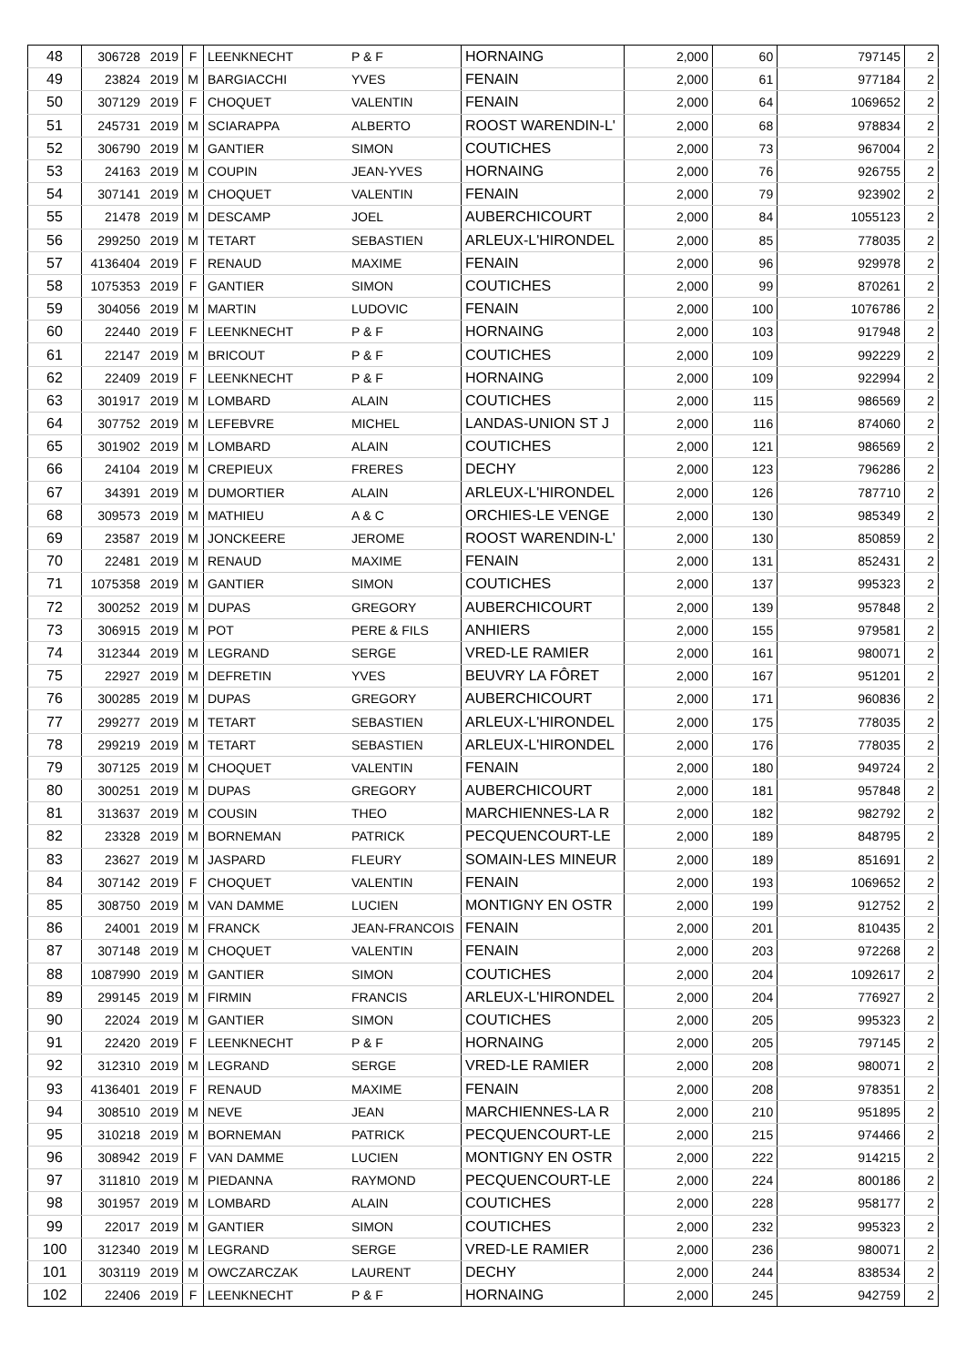| 48 | 306728 | 2019 | F | LEENKNECHT | P & F | HORNAING | 2,000 | 60 | 797145 | 2 |
| 49 | 23824 | 2019 | M | BARGIACCHI | YVES | FENAIN | 2,000 | 61 | 977184 | 2 |
| 50 | 307129 | 2019 | F | CHOQUET | VALENTIN | FENAIN | 2,000 | 64 | 1069652 | 2 |
| 51 | 245731 | 2019 | M | SCIARAPPA | ALBERTO | ROOST WARENDIN-L' | 2,000 | 68 | 978834 | 2 |
| 52 | 306790 | 2019 | M | GANTIER | SIMON | COUTICHES | 2,000 | 73 | 967004 | 2 |
| 53 | 24163 | 2019 | M | COUPIN | JEAN-YVES | HORNAING | 2,000 | 76 | 926755 | 2 |
| 54 | 307141 | 2019 | M | CHOQUET | VALENTIN | FENAIN | 2,000 | 79 | 923902 | 2 |
| 55 | 21478 | 2019 | M | DESCAMP | JOEL | AUBERCHICOURT | 2,000 | 84 | 1055123 | 2 |
| 56 | 299250 | 2019 | M | TETART | SEBASTIEN | ARLEUX-L'HIRONDEL | 2,000 | 85 | 778035 | 2 |
| 57 | 4136404 | 2019 | F | RENAUD | MAXIME | FENAIN | 2,000 | 96 | 929978 | 2 |
| 58 | 1075353 | 2019 | F | GANTIER | SIMON | COUTICHES | 2,000 | 99 | 870261 | 2 |
| 59 | 304056 | 2019 | M | MARTIN | LUDOVIC | FENAIN | 2,000 | 100 | 1076786 | 2 |
| 60 | 22440 | 2019 | F | LEENKNECHT | P & F | HORNAING | 2,000 | 103 | 917948 | 2 |
| 61 | 22147 | 2019 | M | BRICOUT | P & F | COUTICHES | 2,000 | 109 | 992229 | 2 |
| 62 | 22409 | 2019 | F | LEENKNECHT | P & F | HORNAING | 2,000 | 109 | 922994 | 2 |
| 63 | 301917 | 2019 | M | LOMBARD | ALAIN | COUTICHES | 2,000 | 115 | 986569 | 2 |
| 64 | 307752 | 2019 | M | LEFEBVRE | MICHEL | LANDAS-UNION ST J | 2,000 | 116 | 874060 | 2 |
| 65 | 301902 | 2019 | M | LOMBARD | ALAIN | COUTICHES | 2,000 | 121 | 986569 | 2 |
| 66 | 24104 | 2019 | M | CREPIEUX | FRERES | DECHY | 2,000 | 123 | 796286 | 2 |
| 67 | 34391 | 2019 | M | DUMORTIER | ALAIN | ARLEUX-L'HIRONDEL | 2,000 | 126 | 787710 | 2 |
| 68 | 309573 | 2019 | M | MATHIEU | A & C | ORCHIES-LE VENGE | 2,000 | 130 | 985349 | 2 |
| 69 | 23587 | 2019 | M | JONCKEERE | JEROME | ROOST WARENDIN-L' | 2,000 | 130 | 850859 | 2 |
| 70 | 22481 | 2019 | M | RENAUD | MAXIME | FENAIN | 2,000 | 131 | 852431 | 2 |
| 71 | 1075358 | 2019 | M | GANTIER | SIMON | COUTICHES | 2,000 | 137 | 995323 | 2 |
| 72 | 300252 | 2019 | M | DUPAS | GREGORY | AUBERCHICOURT | 2,000 | 139 | 957848 | 2 |
| 73 | 306915 | 2019 | M | POT | PERE & FILS | ANHIERS | 2,000 | 155 | 979581 | 2 |
| 74 | 312344 | 2019 | M | LEGRAND | SERGE | VRED-LE RAMIER | 2,000 | 161 | 980071 | 2 |
| 75 | 22927 | 2019 | M | DEFRETIN | YVES | BEUVRY LA FÔRET | 2,000 | 167 | 951201 | 2 |
| 76 | 300285 | 2019 | M | DUPAS | GREGORY | AUBERCHICOURT | 2,000 | 171 | 960836 | 2 |
| 77 | 299277 | 2019 | M | TETART | SEBASTIEN | ARLEUX-L'HIRONDEL | 2,000 | 175 | 778035 | 2 |
| 78 | 299219 | 2019 | M | TETART | SEBASTIEN | ARLEUX-L'HIRONDEL | 2,000 | 176 | 778035 | 2 |
| 79 | 307125 | 2019 | M | CHOQUET | VALENTIN | FENAIN | 2,000 | 180 | 949724 | 2 |
| 80 | 300251 | 2019 | M | DUPAS | GREGORY | AUBERCHICOURT | 2,000 | 181 | 957848 | 2 |
| 81 | 313637 | 2019 | M | COUSIN | THEO | MARCHIENNES-LA R | 2,000 | 182 | 982792 | 2 |
| 82 | 23328 | 2019 | M | BORNEMAN | PATRICK | PECQUENCOURT-LE | 2,000 | 189 | 848795 | 2 |
| 83 | 23627 | 2019 | M | JASPARD | FLEURY | SOMAIN-LES MINEUR | 2,000 | 189 | 851691 | 2 |
| 84 | 307142 | 2019 | F | CHOQUET | VALENTIN | FENAIN | 2,000 | 193 | 1069652 | 2 |
| 85 | 308750 | 2019 | M | VAN DAMME | LUCIEN | MONTIGNY EN OSTR | 2,000 | 199 | 912752 | 2 |
| 86 | 24001 | 2019 | M | FRANCK | JEAN-FRANCOIS | FENAIN | 2,000 | 201 | 810435 | 2 |
| 87 | 307148 | 2019 | M | CHOQUET | VALENTIN | FENAIN | 2,000 | 203 | 972268 | 2 |
| 88 | 1087990 | 2019 | M | GANTIER | SIMON | COUTICHES | 2,000 | 204 | 1092617 | 2 |
| 89 | 299145 | 2019 | M | FIRMIN | FRANCIS | ARLEUX-L'HIRONDEL | 2,000 | 204 | 776927 | 2 |
| 90 | 22024 | 2019 | M | GANTIER | SIMON | COUTICHES | 2,000 | 205 | 995323 | 2 |
| 91 | 22420 | 2019 | F | LEENKNECHT | P & F | HORNAING | 2,000 | 205 | 797145 | 2 |
| 92 | 312310 | 2019 | M | LEGRAND | SERGE | VRED-LE RAMIER | 2,000 | 208 | 980071 | 2 |
| 93 | 4136401 | 2019 | F | RENAUD | MAXIME | FENAIN | 2,000 | 208 | 978351 | 2 |
| 94 | 308510 | 2019 | M | NEVE | JEAN | MARCHIENNES-LA R | 2,000 | 210 | 951895 | 2 |
| 95 | 310218 | 2019 | M | BORNEMAN | PATRICK | PECQUENCOURT-LE | 2,000 | 215 | 974466 | 2 |
| 96 | 308942 | 2019 | F | VAN DAMME | LUCIEN | MONTIGNY EN OSTR | 2,000 | 222 | 914215 | 2 |
| 97 | 311810 | 2019 | M | PIEDANNA | RAYMOND | PECQUENCOURT-LE | 2,000 | 224 | 800186 | 2 |
| 98 | 301957 | 2019 | M | LOMBARD | ALAIN | COUTICHES | 2,000 | 228 | 958177 | 2 |
| 99 | 22017 | 2019 | M | GANTIER | SIMON | COUTICHES | 2,000 | 232 | 995323 | 2 |
| 100 | 312340 | 2019 | M | LEGRAND | SERGE | VRED-LE RAMIER | 2,000 | 236 | 980071 | 2 |
| 101 | 303119 | 2019 | M | OWCZARCZAK | LAURENT | DECHY | 2,000 | 244 | 838534 | 2 |
| 102 | 22406 | 2019 | F | LEENKNECHT | P & F | HORNAING | 2,000 | 245 | 942759 | 2 |